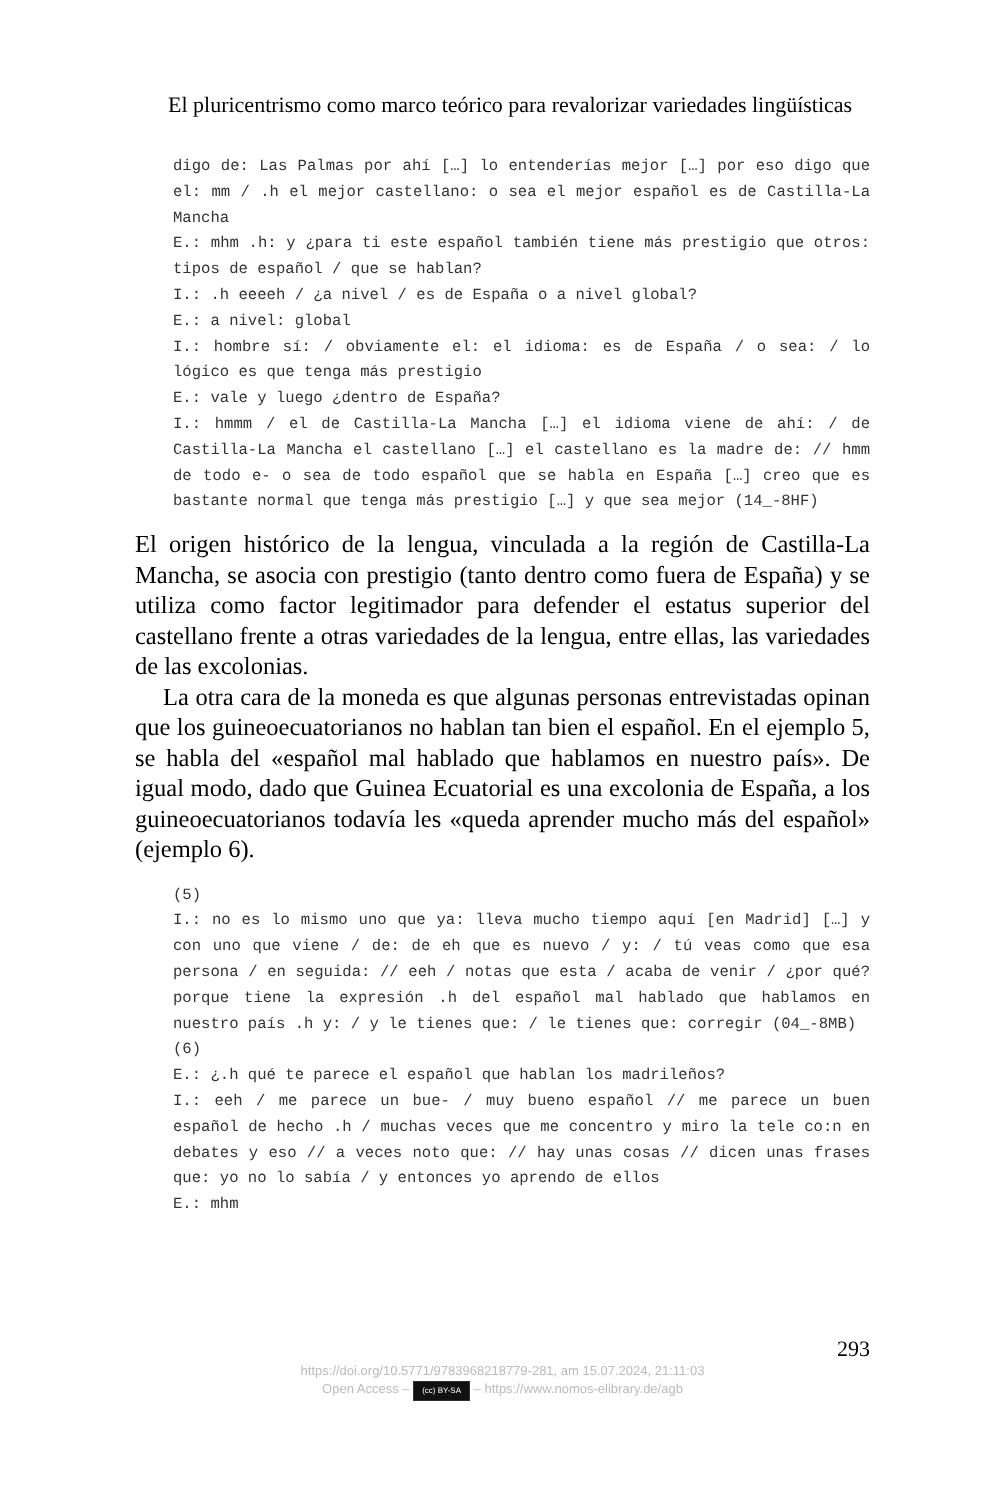El pluricentrismo como marco teórico para revalorizar variedades lingüísticas
digo de: Las Palmas por ahí […] lo entenderías mejor […] por eso digo que el: mm / .h el mejor castellano: o sea el mejor español es de Castilla-La Mancha
E.: mhm .h: y ¿para ti este español también tiene más prestigio que otros: tipos de español / que se hablan?
I.: .h eeeeh / ¿a nivel / es de España o a nivel global?
E.: a nivel: global
I.: hombre sí: / obviamente el: el idioma: es de España / o sea: / lo lógico es que tenga más prestigio
E.: vale y luego ¿dentro de España?
I.: hmmm / el de Castilla-La Mancha […] el idioma viene de ahí: / de Castilla-La Mancha el castellano […] el castellano es la madre de: // hmm de todo e- o sea de todo español que se habla en España […] creo que es bastante normal que tenga más prestigio […] y que sea mejor (14_-8HF)
El origen histórico de la lengua, vinculada a la región de Castilla-La Mancha, se asocia con prestigio (tanto dentro como fuera de España) y se utiliza como factor legitimador para defender el estatus superior del castellano frente a otras variedades de la lengua, entre ellas, las variedades de las excolonias.
La otra cara de la moneda es que algunas personas entrevistadas opinan que los guineoecuatorianos no hablan tan bien el español. En el ejemplo 5, se habla del «español mal hablado que hablamos en nuestro país». De igual modo, dado que Guinea Ecuatorial es una excolonia de España, a los guineoecuatorianos todavía les «queda aprender mucho más del español» (ejemplo 6).
(5)
I.: no es lo mismo uno que ya: lleva mucho tiempo aquí [en Madrid] […] y con uno que viene / de: de eh que es nuevo / y: / tú veas como que esa persona / en seguida: // eeh / notas que esta / acaba de venir / ¿por qué? porque tiene la expresión .h del español mal hablado que hablamos en nuestro país .h y: / y le tienes que: / le tienes que: corregir (04_-8MB)
(6)
E.: ¿.h qué te parece el español que hablan los madrileños?
I.: eeh / me parece un bue- / muy bueno español // me parece un buen español de hecho .h / muchas veces que me concentro y miro la tele co:n en debates y eso // a veces noto que: // hay unas cosas // dicen unas frases que: yo no lo sabía / y entonces yo aprendo de ellos
E.: mhm
293
https://doi.org/10.5771/9783968218779-281, am 15.07.2024, 21:11:03
Open Access – (cc) BY-SA – https://www.nomos-elibrary.de/agb